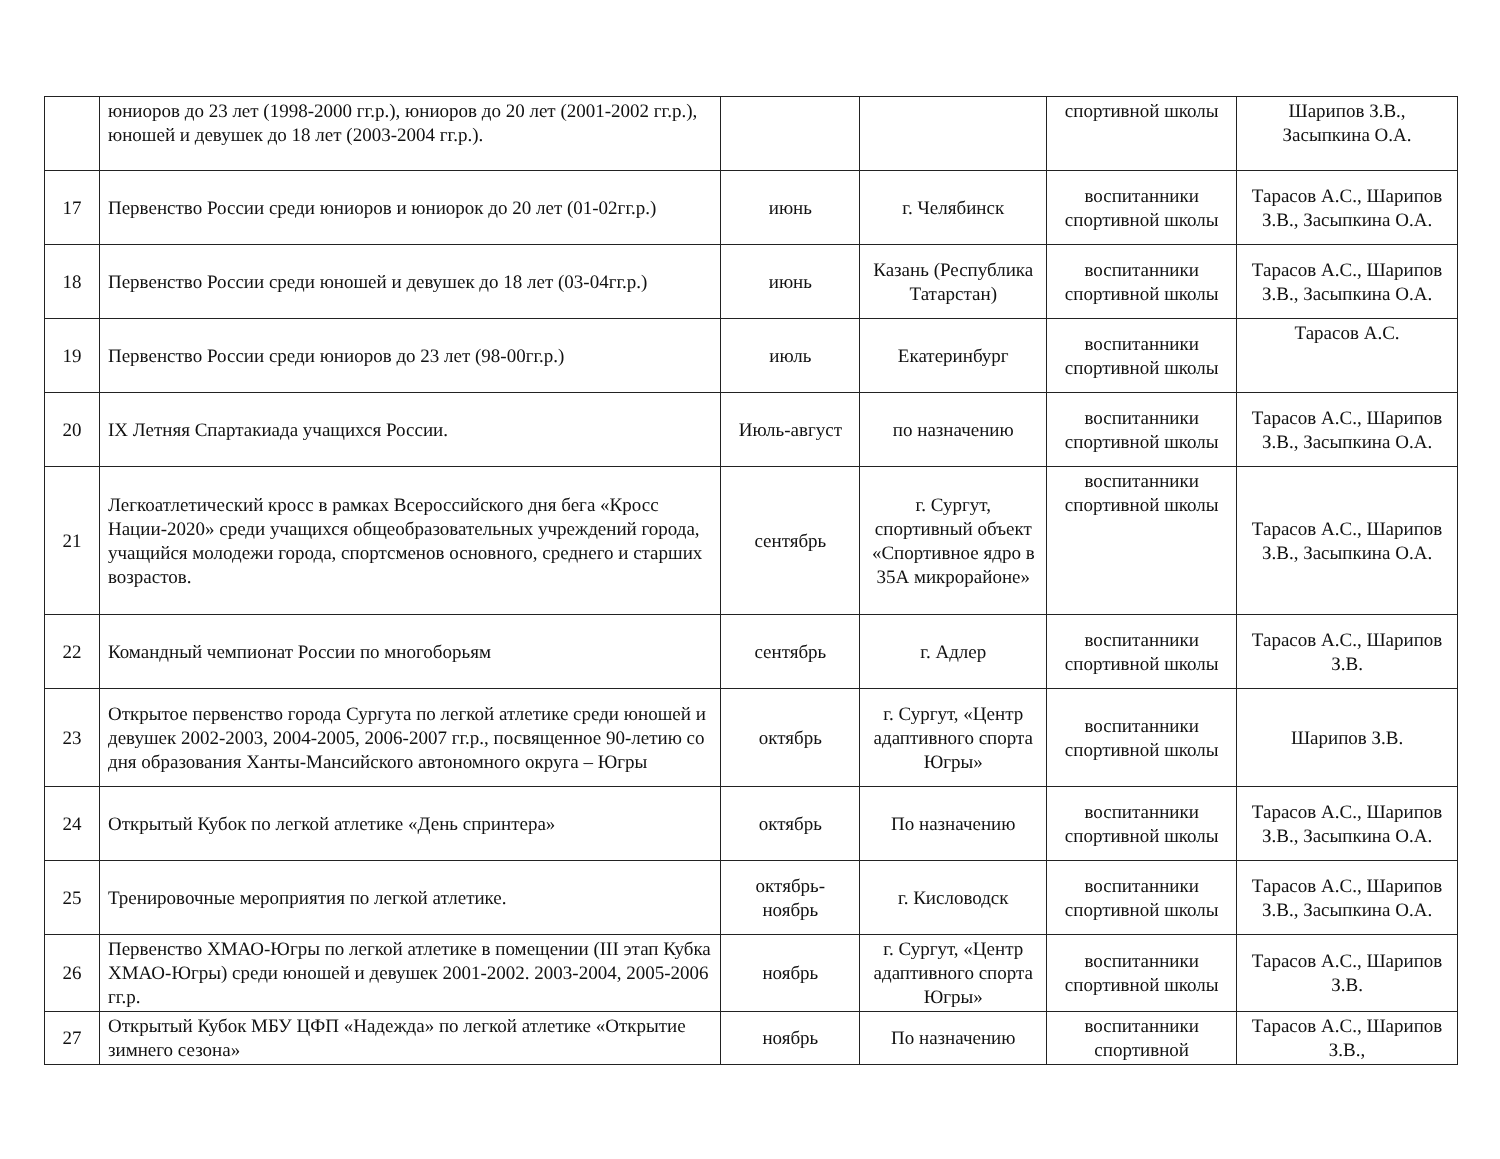| | юниоров до 23 лет (1998-2000 гг.р.), юниоров до 20 лет (2001-2002 гг.р.), юношей и девушек до 18 лет (2003-2004 гг.р.). | | | спортивной школы | Шарипов З.В., Засыпкина О.А. |
| 17 | Первенство России среди юниоров и юниорок до 20 лет (01-02гг.р.) | июнь | г. Челябинск | воспитанники спортивной школы | Тарасов А.С., Шарипов З.В., Засыпкина О.А. |
| 18 | Первенство России среди юношей и девушек до 18 лет (03-04гг.р.) | июнь | Казань (Республика Татарстан) | воспитанники спортивной школы | Тарасов А.С., Шарипов З.В., Засыпкина О.А. |
| 19 | Первенство России среди юниоров до 23 лет (98-00гг.р.) | июль | Екатеринбург | воспитанники спортивной школы | Тарасов А.С. |
| 20 | IX Летняя Спартакиада учащихся России. | Июль-август | по назначению | воспитанники спортивной школы | Тарасов А.С., Шарипов З.В., Засыпкина О.А. |
| 21 | Легкоатлетический кросс в рамках Всероссийского дня бега «Кросс Нации-2020» среди учащихся общеобразовательных учреждений города, учащийся молодежи города, спортсменов основного, среднего и старших возрастов. | сентябрь | г. Сургут, спортивный объект «Спортивное ядро в 35А микрорайоне» | воспитанники спортивной школы | Тарасов А.С., Шарипов З.В., Засыпкина О.А. |
| 22 | Командный чемпионат России по многоборьям | сентябрь | г. Адлер | воспитанники спортивной школы | Тарасов А.С., Шарипов З.В. |
| 23 | Открытое первенство города Сургута по легкой атлетике среди юношей и девушек 2002-2003, 2004-2005, 2006-2007 гг.р., посвященное 90-летию со дня образования Ханты-Мансийского автономного округа – Югры | октябрь | г. Сургут, «Центр адаптивного спорта Югры» | воспитанники спортивной школы | Шарипов З.В. |
| 24 | Открытый Кубок по легкой атлетике «День спринтера» | октябрь | По назначению | воспитанники спортивной школы | Тарасов А.С., Шарипов З.В., Засыпкина О.А. |
| 25 | Тренировочные мероприятия по легкой атлетике. | октябрь-ноябрь | г. Кисловодск | воспитанники спортивной школы | Тарасов А.С., Шарипов З.В., Засыпкина О.А. |
| 26 | Первенство ХМАО-Югры по легкой атлетике в помещении (III этап Кубка ХМАО-Югры) среди юношей и девушек 2001-2002. 2003-2004, 2005-2006 гг.р. | ноябрь | г. Сургут, «Центр адаптивного спорта Югры» | воспитанники спортивной школы | Тарасов А.С., Шарипов З.В. |
| 27 | Открытый Кубок МБУ ЦФП «Надежда» по легкой атлетике «Открытие зимнего сезона» | ноябрь | По назначению | воспитанники спортивной | Тарасов А.С., Шарипов З.В., |